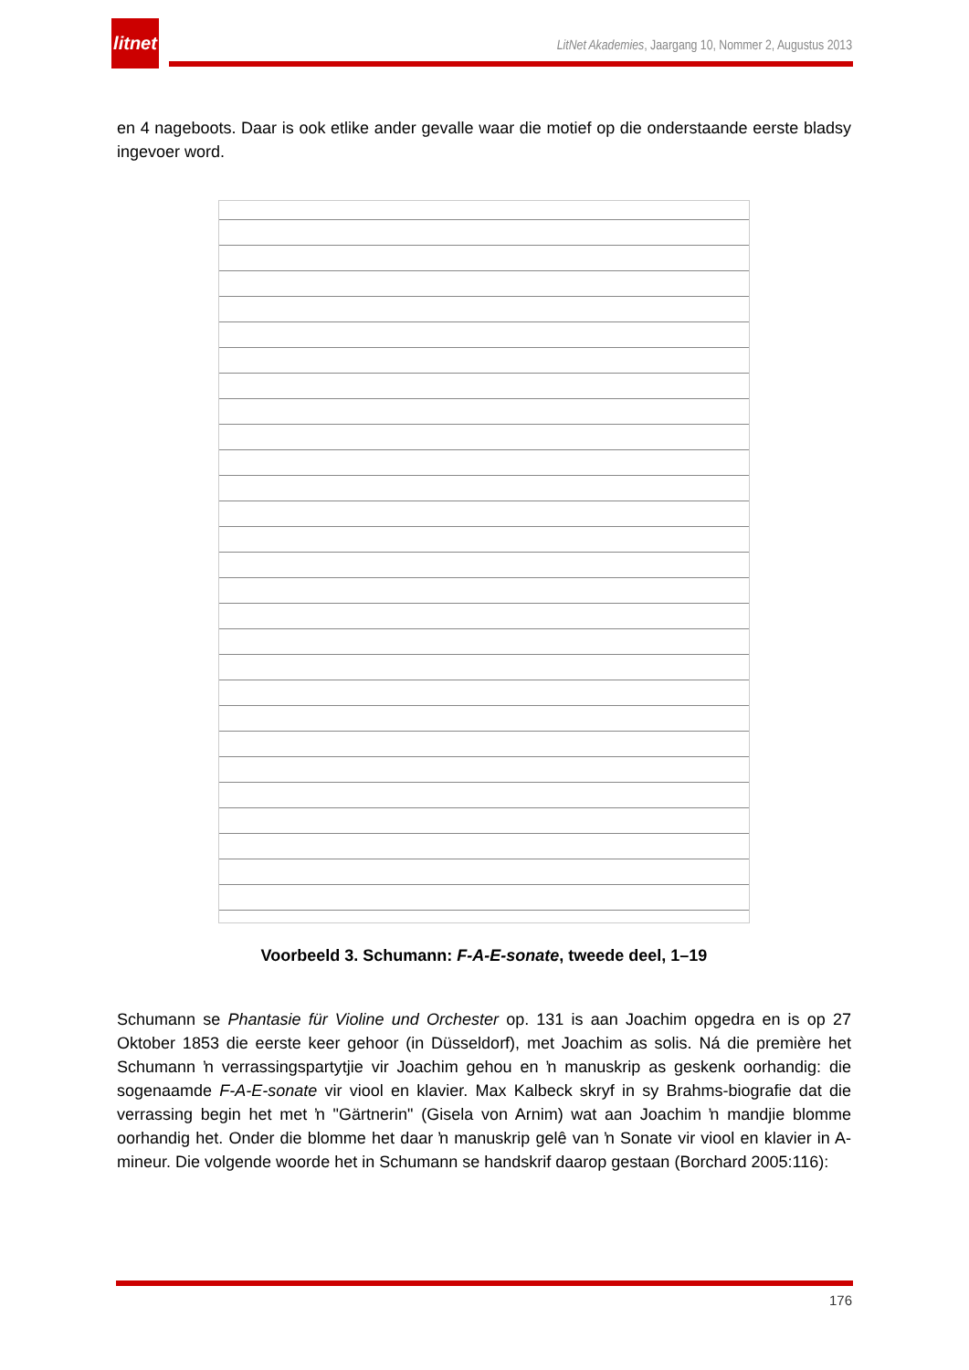litnet
LitNet Akademies, Jaargang 10, Nommer 2, Augustus 2013
en 4 nageboots. Daar is ook etlike ander gevalle waar die motief op die onderstaande eerste bladsy ingevoer word.
Voorbeeld 3. Schumann: F-A-E-sonate, tweede deel, 1–19
Schumann se Phantasie für Violine und Orchester op. 131 is aan Joachim opgedra en is op 27 Oktober 1853 die eerste keer gehoor (in Düsseldorf), met Joachim as solis. Ná die première het Schumann ŉ verrassingspartytjie vir Joachim gehou en ŉ manuskrip as geskenk oorhandig: die sogenaamde F-A-E-sonate vir viool en klavier. Max Kalbeck skryf in sy Brahms-biografie dat die verrassing begin het met ŉ "Gärtnerin" (Gisela von Arnim) wat aan Joachim ŉ mandjie blomme oorhandig het. Onder die blomme het daar ŉ manuskrip gelê van ŉ Sonate vir viool en klavier in A-mineur. Die volgende woorde het in Schumann se handskrif daarop gestaan (Borchard 2005:116):
176